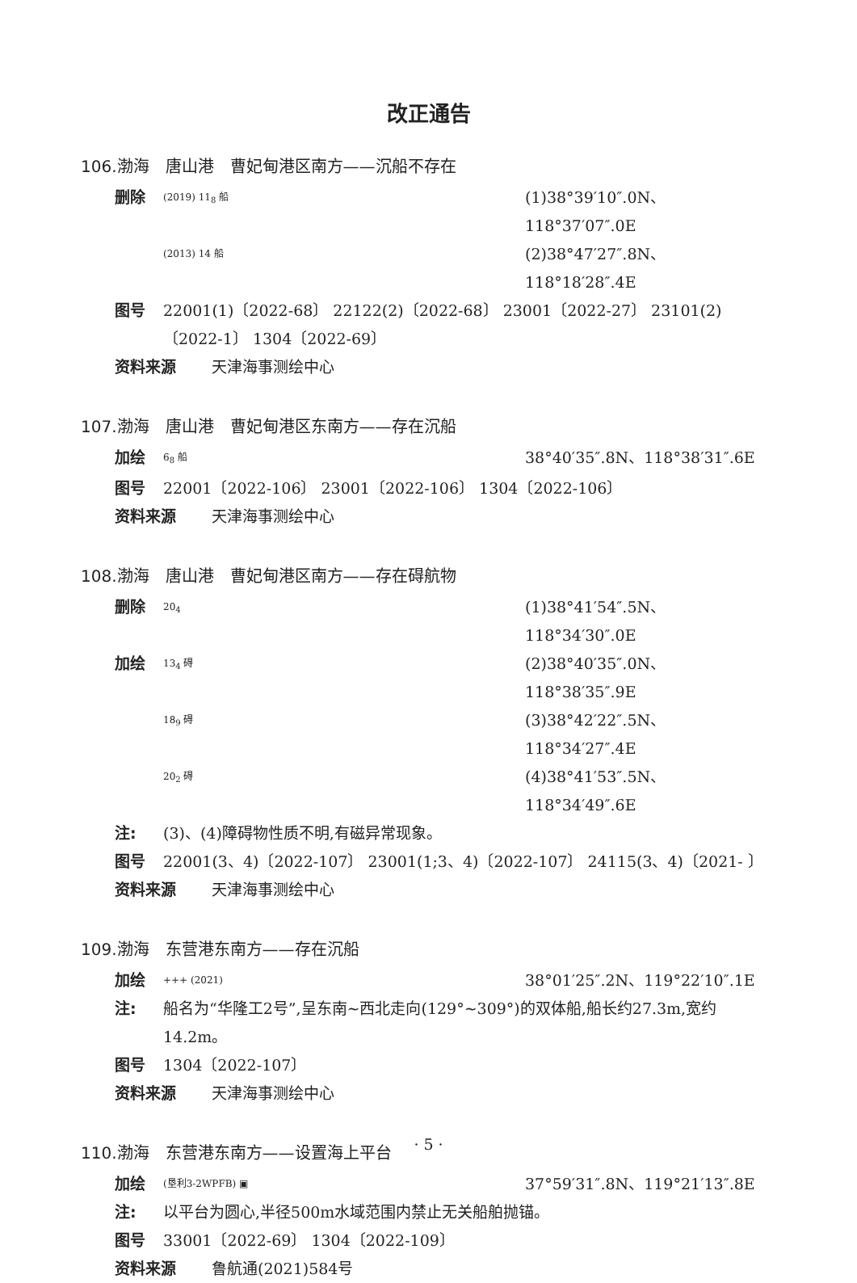改正通告
106.渤海　唐山港　曹妃甸港区南方——沉船不存在
删除 (2019) 11<sub>8</sub> 船 (1)38°39′10″.0N、118°37′07″.0E
(2013) 14 船 (2)38°47′27″.8N、118°18′28″.4E
图号 22001(1)〔2022-68〕 22122(2)〔2022-68〕 23001〔2022-27〕 23101(2)〔2022-1〕 1304〔2022-69〕
资料来源 天津海事测绘中心
107.渤海　唐山港　曹妃甸港区东南方——存在沉船
加绘 6<sub>8</sub> 船 38°40′35″.8N、118°38′31″.6E
图号 22001〔2022-106〕 23001〔2022-106〕 1304〔2022-106〕
资料来源 天津海事测绘中心
108.渤海　唐山港　曹妃甸港区南方——存在碍航物
删除 20<sub>4</sub> (1)38°41′54″.5N、118°34′30″.0E
加绘 13<sub>4</sub> 碍 (2)38°40′35″.0N、118°38′35″.9E
18<sub>9</sub> 碍 (3)38°42′22″.5N、118°34′27″.4E
20<sub>2</sub> 碍 (4)38°41′53″.5N、118°34′49″.6E
注: (3)、(4)障碍物性质不明,有磁异常现象。
图号 22001(3、4)〔2022-107〕 23001(1;3、4)〔2022-107〕 24115(3、4)〔2021- 〕
资料来源 天津海事测绘中心
109.渤海　东营港东南方——存在沉船
加绘 +++ (2021) 38°01′25″.2N、119°22′10″.1E
注: 船名为“华隆工2号”,呈东南~西北走向(129°~309°)的双体船,船长约27.3m,宽约14.2m。
图号 1304〔2022-107〕
资料来源 天津海事测绘中心
110.渤海　东营港东南方——设置海上平台
加绘 (垦利3-2WPFB) ▣ 37°59′31″.8N、119°21′13″.8E
注: 以平台为圆心,半径500m水域范围内禁止无关船舶抛锚。
图号 33001〔2022-69〕 1304〔2022-109〕
资料来源 鲁航通(2021)584号
· 5 ·